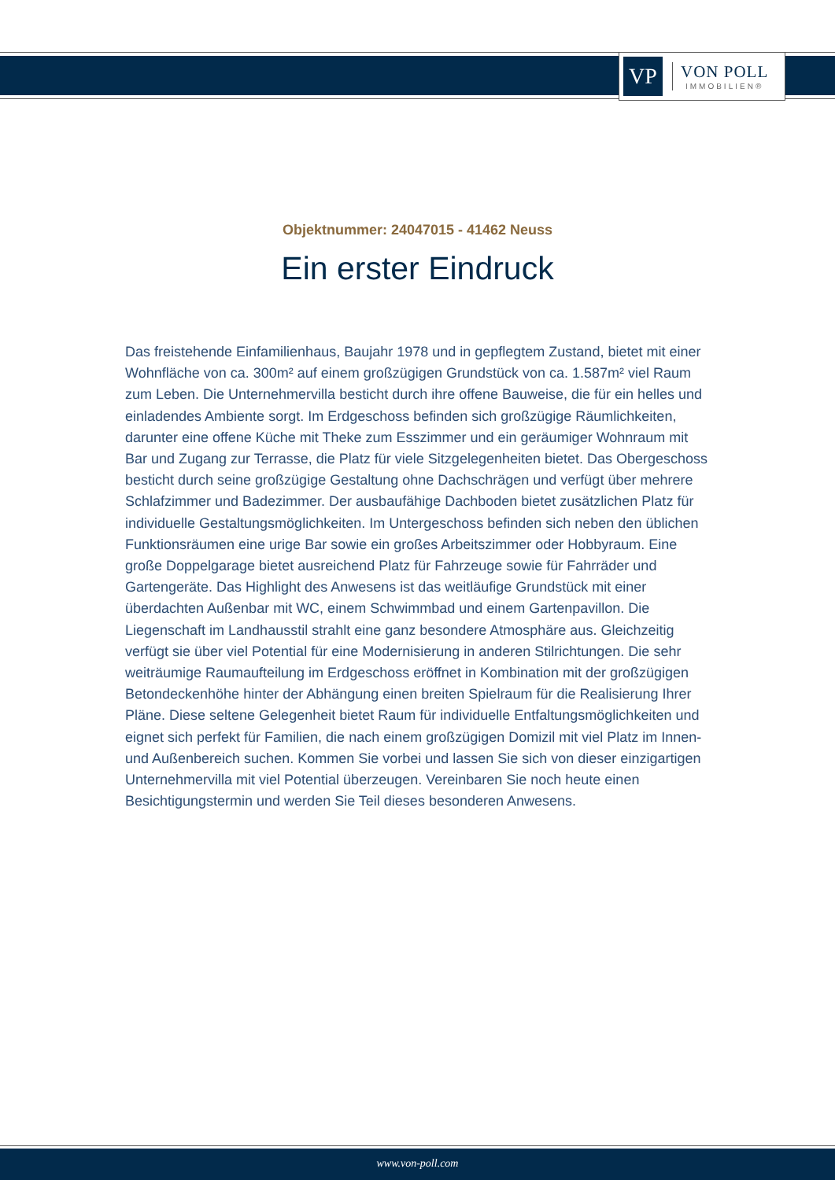VP
VON POLL
IMMOBILIEN®
Objektnummer: 24047015 - 41462 Neuss
Ein erster Eindruck
Das freistehende Einfamilienhaus, Baujahr 1978 und in gepflegtem Zustand, bietet mit einer Wohnfläche von ca. 300m² auf einem großzügigen Grundstück von ca. 1.587m² viel Raum zum Leben. Die Unternehmervilla besticht durch ihre offene Bauweise, die für ein helles und einladendes Ambiente sorgt. Im Erdgeschoss befinden sich großzügige Räumlichkeiten, darunter eine offene Küche mit Theke zum Esszimmer und ein geräumiger Wohnraum mit Bar und Zugang zur Terrasse, die Platz für viele Sitzgelegenheiten bietet. Das Obergeschoss besticht durch seine großzügige Gestaltung ohne Dachschrägen und verfügt über mehrere Schlafzimmer und Badezimmer. Der ausbaufähige Dachboden bietet zusätzlichen Platz für individuelle Gestaltungsmöglichkeiten. Im Untergeschoss befinden sich neben den üblichen Funktionsräumen eine urige Bar sowie ein großes Arbeitszimmer oder Hobbyraum. Eine große Doppelgarage bietet ausreichend Platz für Fahrzeuge sowie für Fahrräder und Gartengeräte. Das Highlight des Anwesens ist das weitläufige Grundstück mit einer überdachten Außenbar mit WC, einem Schwimmbad und einem Gartenpavillon. Die Liegenschaft im Landhausstil strahlt eine ganz besondere Atmosphäre aus. Gleichzeitig verfügt sie über viel Potential für eine Modernisierung in anderen Stilrichtungen. Die sehr weiträumige Raumaufteilung im Erdgeschoss eröffnet in Kombination mit der großzügigen Betondeckenhöhe hinter der Abhängung einen breiten Spielraum für die Realisierung Ihrer Pläne. Diese seltene Gelegenheit bietet Raum für individuelle Entfaltungsmöglichkeiten und eignet sich perfekt für Familien, die nach einem großzügigen Domizil mit viel Platz im Innen- und Außenbereich suchen. Kommen Sie vorbei und lassen Sie sich von dieser einzigartigen Unternehmervilla mit viel Potential überzeugen. Vereinbaren Sie noch heute einen Besichtigungstermin und werden Sie Teil dieses besonderen Anwesens.
www.von-poll.com